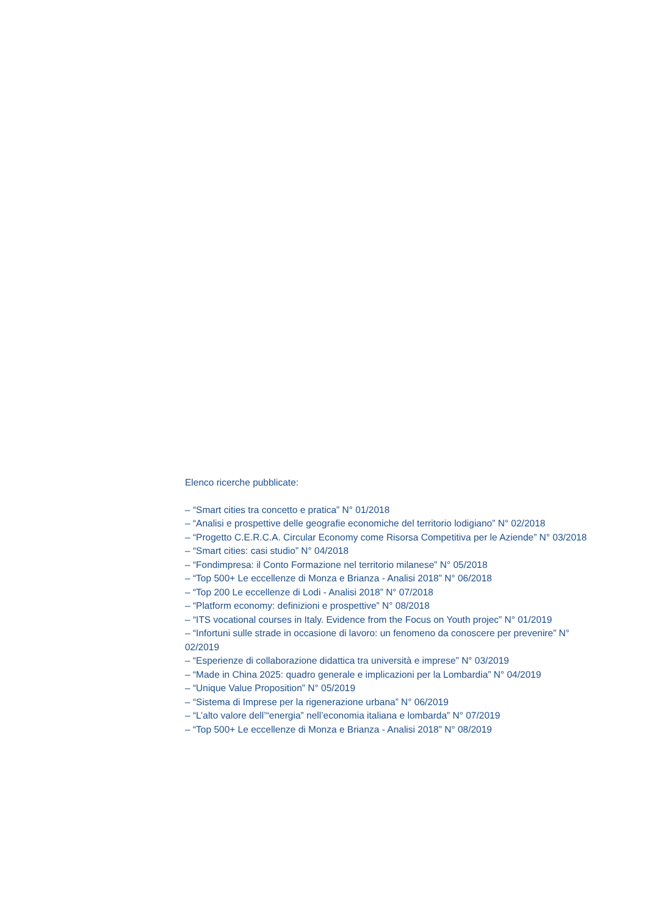Elenco ricerche pubblicate:
– “Smart cities tra concetto e pratica” N° 01/2018
– “Analisi e prospettive delle geografie economiche del territorio lodigiano” N° 02/2018
– “Progetto C.E.R.C.A. Circular Economy come Risorsa Competitiva per le Aziende” N° 03/2018
– “Smart cities: casi studio” N° 04/2018
– “Fondimpresa: il Conto Formazione nel territorio milanese” N° 05/2018
– “Top 500+ Le eccellenze di Monza e Brianza - Analisi 2018” N° 06/2018
– “Top 200 Le eccellenze di Lodi - Analisi 2018” N° 07/2018
– “Platform economy: definizioni e prospettive” N° 08/2018
– “ITS vocational courses in Italy. Evidence from the Focus on Youth projec” N° 01/2019
– “Infortuni sulle strade in occasione di lavoro: un fenomeno da conoscere per prevenire” N° 02/2019
– “Esperienze di collaborazione didattica tra università e imprese” N° 03/2019
– “Made in China 2025: quadro generale e implicazioni per la Lombardia” N° 04/2019
– “Unique Value Proposition” N° 05/2019
– “Sistema di Imprese per la rigenerazione urbana” N° 06/2019
– “L’alto valore dell’“energia” nell’economia italiana e lombarda” N° 07/2019
– “Top 500+ Le eccellenze di Monza e Brianza - Analisi 2018” N° 08/2019